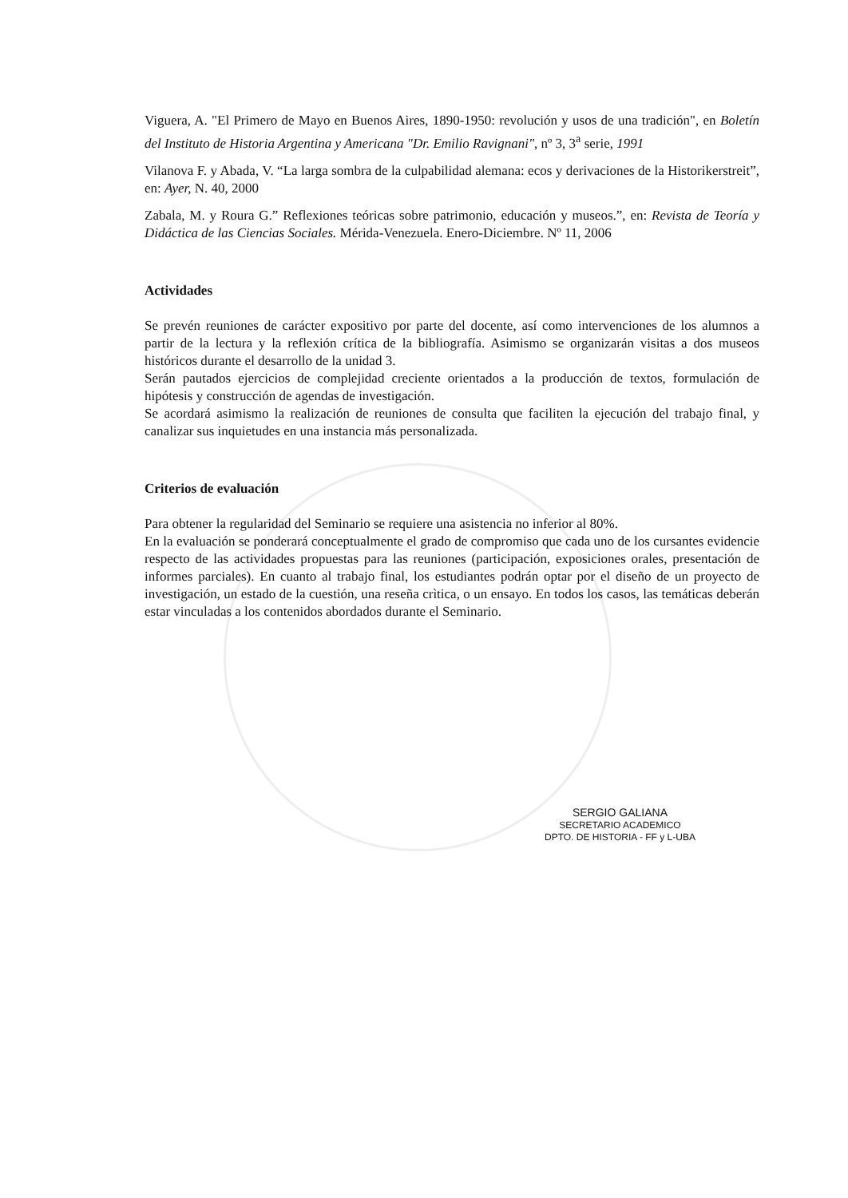Viguera, A. "El Primero de Mayo en Buenos Aires, 1890-1950: revolución y usos de una tradición", en Boletín del Instituto de Historia Argentina y Americana "Dr. Emilio Ravignani", nº 3, 3<sup>a</sup> serie, 1991
Vilanova F. y Abada, V. “La larga sombra de la culpabilidad alemana: ecos y derivaciones de la Historikerstreit”, en: Ayer, N. 40, 2000
Zabala, M. y Roura G.” Reflexiones teóricas sobre patrimonio, educación y museos.”, en: Revista de Teoría y Didáctica de las Ciencias Sociales. Mérida-Venezuela. Enero-Diciembre. Nº 11, 2006
Actividades
Se prevén reuniones de carácter expositivo por parte del docente, así como intervenciones de los alumnos a partir de la lectura y la reflexión crítica de la bibliografía. Asimismo se organizarán visitas a dos museos históricos durante el desarrollo de la unidad 3.
Serán pautados ejercicios de complejidad creciente orientados a la producción de textos, formulación de hipótesis y construcción de agendas de investigación.
Se acordará asimismo la realización de reuniones de consulta que faciliten la ejecución del trabajo final, y canalizar sus inquietudes en una instancia más personalizada.
Criterios de evaluación
Para obtener la regularidad del Seminario se requiere una asistencia no inferior al 80%.
En la evaluación se ponderará conceptualmente el grado de compromiso que cada uno de los cursantes evidencie respecto de las actividades propuestas para las reuniones (participación, exposiciones orales, presentación de informes parciales). En cuanto al trabajo final, los estudiantes podrán optar por el diseño de un proyecto de investigación, un estado de la cuestión, una reseña crìtica, o un ensayo. En todos los casos, las temáticas deberán estar vinculadas a los contenidos abordados durante el Seminario.
SERGIO GALIANA
SECRETARIO ACADEMICO
DPTO. DE HISTORIA - FF y L-UBA